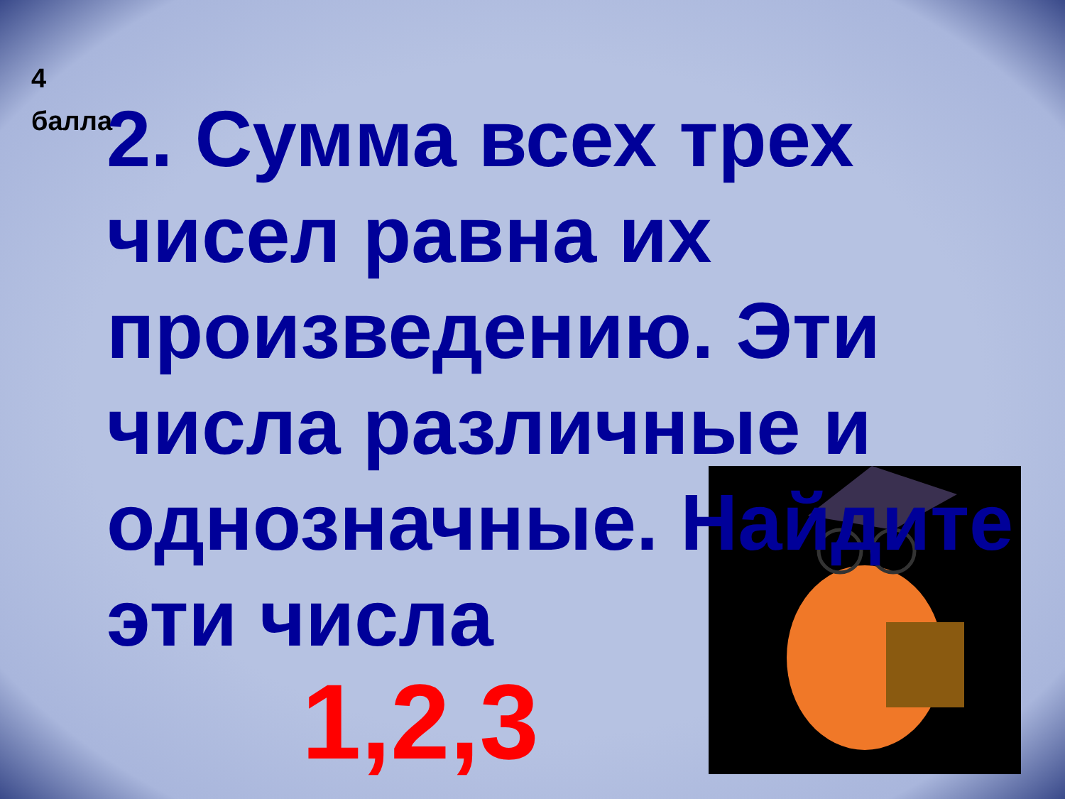4
балла
2. Сумма всех трех чисел равна их произведению. Эти числа различные и однозначные. Найдите эти числа
1,2,3